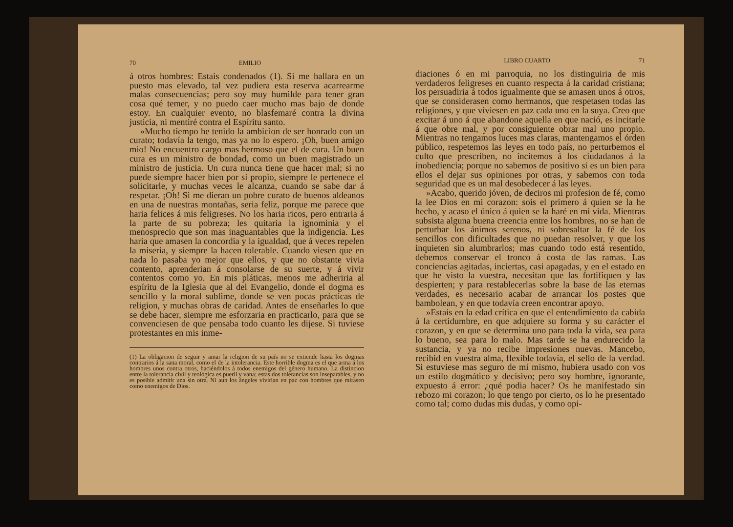70 EMILIO
á otros hombres: Estais condenados (1). Si me hallara en un puesto mas elevado, tal vez pudiera esta reserva acarrearme malas consecuencias; pero soy muy humilde para tener gran cosa qué temer, y no puedo caer mucho mas bajo de donde estoy. En cualquier evento, no blasfemaré contra la divina justicia, ni mentiré contra el Espíritu santo.
»Mucho tiempo he tenido la ambicion de ser honrado con un curato; todavía la tengo, mas ya no lo espero. ¡Oh, buen amigo mio! No encuentro cargo mas hermoso que el de cura. Un buen cura es un ministro de bondad, como un buen magistrado un ministro de justicia. Un cura nunca tiene que hacer mal; si no puede siempre hacer bien por sí propio, siempre le pertenece el solicitarle, y muchas veces le alcanza, cuando se sabe dar á respetar. ¡Oh! Si me dieran un pobre curato de buenos aldeanos en una de nuestras montañas, seria feliz, porque me parece que haria felices á mis feligreses. No los haria ricos, pero entraria á la parte de su pobreza; les quitaria la ignominia y el menosprecio que son mas inaguantables que la indigencia. Les haria que amasen la concordia y la igualdad, que á veces repelen la miseria, y siempre la hacen tolerable. Cuando viesen que en nada lo pasaba yo mejor que ellos, y que no obstante vivia contento, aprenderian á consolarse de su suerte, y á vivir contentos como yo. En mis pláticas, menos me adheriria al espíritu de la Iglesia que al del Evangelio, donde el dogma es sencillo y la moral sublime, donde se ven pocas prácticas de religion, y muchas obras de caridad. Antes de enseñarles lo que se debe hacer, siempre me esforzaria en practicarlo, para que se convenciesen de que pensaba todo cuanto les dijese. Si tuviese protestantes en mis inme-
(1) La obligacion de seguir y amar la religion de su país no se extiende hasta los dogmas contrarios á la sana moral, como el de la intolerancia. Este horrible dogma es el que arma á los hombres unos contra otros, haciéndolos á todos enemigos del género humano. La distincion entre la tolerancia civil y teológica es pueril y vana; estas dos tolerancias son inseparables, y no es posible admitir una sin otra. Ni aun los ángeles vivirian en paz con hombres que mirasen como enemigos de Dios.
LIBRO CUARTO 71
diaciones ó en mi parroquia, no los distinguiria de mis verdaderos feligreses en cuanto respecta á la caridad cristiana; los persuadiria á todos igualmente que se amasen unos á otros, que se considerasen como hermanos, que respetasen todas las religiones, y que viviesen en paz cada uno en la suya. Creo que excitar á uno á que abandone aquella en que nació, es incitarle á que obre mal, y por consiguiente obrar mal uno propio. Mientras no tengamos luces mas claras, mantengamos el órden público, respetemos las leyes en todo país, no perturbemos el culto que prescriben, no incitemos á los ciudadanos á la inobediencia; porque no sabemos de positivo si es un bien para ellos el dejar sus opiniones por otras, y sabemos con toda seguridad que es un mal desobedecer á las leyes.
»Acabo, querido jóven, de deciros mi profesion de fé, como la lee Dios en mi corazon: sois el primero á quien se la he hecho, y acaso el único á quien se la haré en mi vida. Mientras subsista alguna buena creencia entre los hombres, no se han de perturbar los ánimos serenos, ni sobresaltar la fé de los sencillos con dificultades que no puedan resolver, y que los inquieten sin alumbrarlos; mas cuando todo está resentido, debemos conservar el tronco á costa de las ramas. Las conciencias agitadas, inciertas, casi apagadas, y en el estado en que he visto la vuestra, necesitan que las fortifiquen y las despierten; y para restablecerlas sobre la base de las eternas verdades, es necesario acabar de arrancar los postes que bambolean, y en que todavía creen encontrar apoyo.
»Estais en la edad crítica en que el entendimiento da cabida á la certidumbre, en que adquiere su forma y su carácter el corazon, y en que se determina uno para toda la vida, sea para lo bueno, sea para lo malo. Mas tarde se ha endurecido la sustancia, y ya no recibe impresiones nuevas. Mancebo, recibid en vuestra alma, flexible todavía, el sello de la verdad. Si estuviese mas seguro de mí mismo, hubiera usado con vos un estilo dogmático y decisivo; pero soy hombre, ignorante, expuesto á error: ¿qué podia hacer? Os he manifestado sin rebozo mi corazon; lo que tengo por cierto, os lo he presentado como tal; como dudas mis dudas, y como opi-